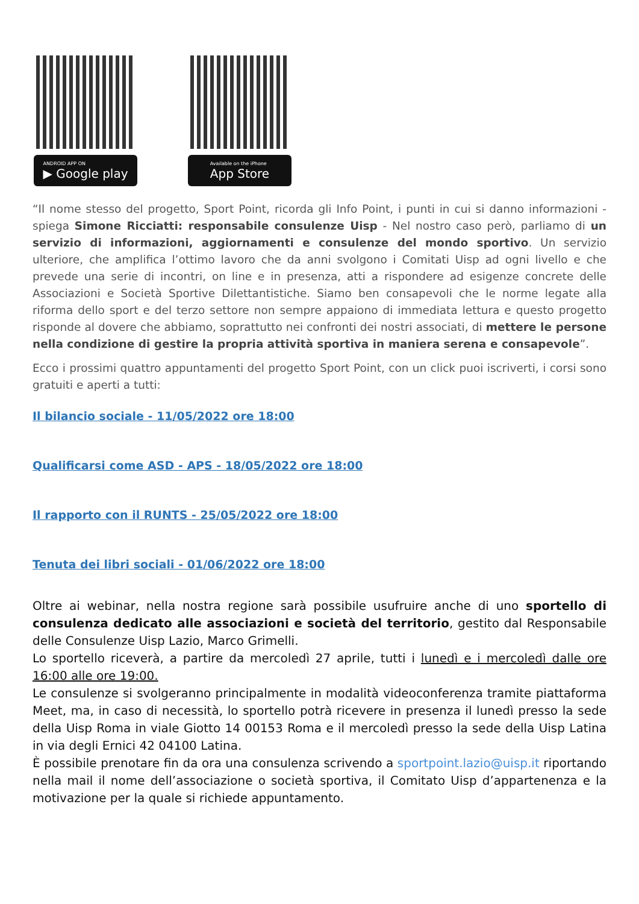ANDROID APP ON
▶ Google play
Available on the iPhone
App Store
“Il nome stesso del progetto, Sport Point, ricorda gli Info Point, i punti in cui si danno informazioni - spiega Simone Ricciatti: responsabile consulenze Uisp - Nel nostro caso però, parliamo di un servizio di informazioni, aggiornamenti e consulenze del mondo sportivo. Un servizio ulteriore, che amplifica l’ottimo lavoro che da anni svolgono i Comitati Uisp ad ogni livello e che prevede una serie di incontri, on line e in presenza, atti a rispondere ad esigenze concrete delle Associazioni e Società Sportive Dilettantistiche. Siamo ben consapevoli che le norme legate alla riforma dello sport e del terzo settore non sempre appaiono di immediata lettura e questo progetto risponde al dovere che abbiamo, soprattutto nei confronti dei nostri associati, di mettere le persone nella condizione di gestire la propria attività sportiva in maniera serena e consapevole”.
Ecco i prossimi quattro appuntamenti del progetto Sport Point, con un click puoi iscriverti, i corsi sono gratuiti e aperti a tutti:
Il bilancio sociale - 11/05/2022 ore 18:00
Qualificarsi come ASD - APS - 18/05/2022 ore 18:00
Il rapporto con il RUNTS - 25/05/2022 ore 18:00
Tenuta dei libri sociali - 01/06/2022 ore 18:00
Oltre ai webinar, nella nostra regione sarà possibile usufruire anche di uno sportello di consulenza dedicato alle associazioni e società del territorio, gestito dal Responsabile delle Consulenze Uisp Lazio, Marco Grimelli.
Lo sportello riceverà, a partire da mercoledì 27 aprile, tutti i lunedì e i mercoledì dalle ore 16:00 alle ore 19:00.
Le consulenze si svolgeranno principalmente in modalità videoconferenza tramite piattaforma Meet, ma, in caso di necessità, lo sportello potrà ricevere in presenza il lunedì presso la sede della Uisp Roma in viale Giotto 14 00153 Roma e il mercoledì presso la sede della Uisp Latina in via degli Ernici 42 04100 Latina.
È possibile prenotare fin da ora una consulenza scrivendo a sportpoint.lazio@uisp.it riportando nella mail il nome dell’associazione o società sportiva, il Comitato Uisp d’appartenenza e la motivazione per la quale si richiede appuntamento.